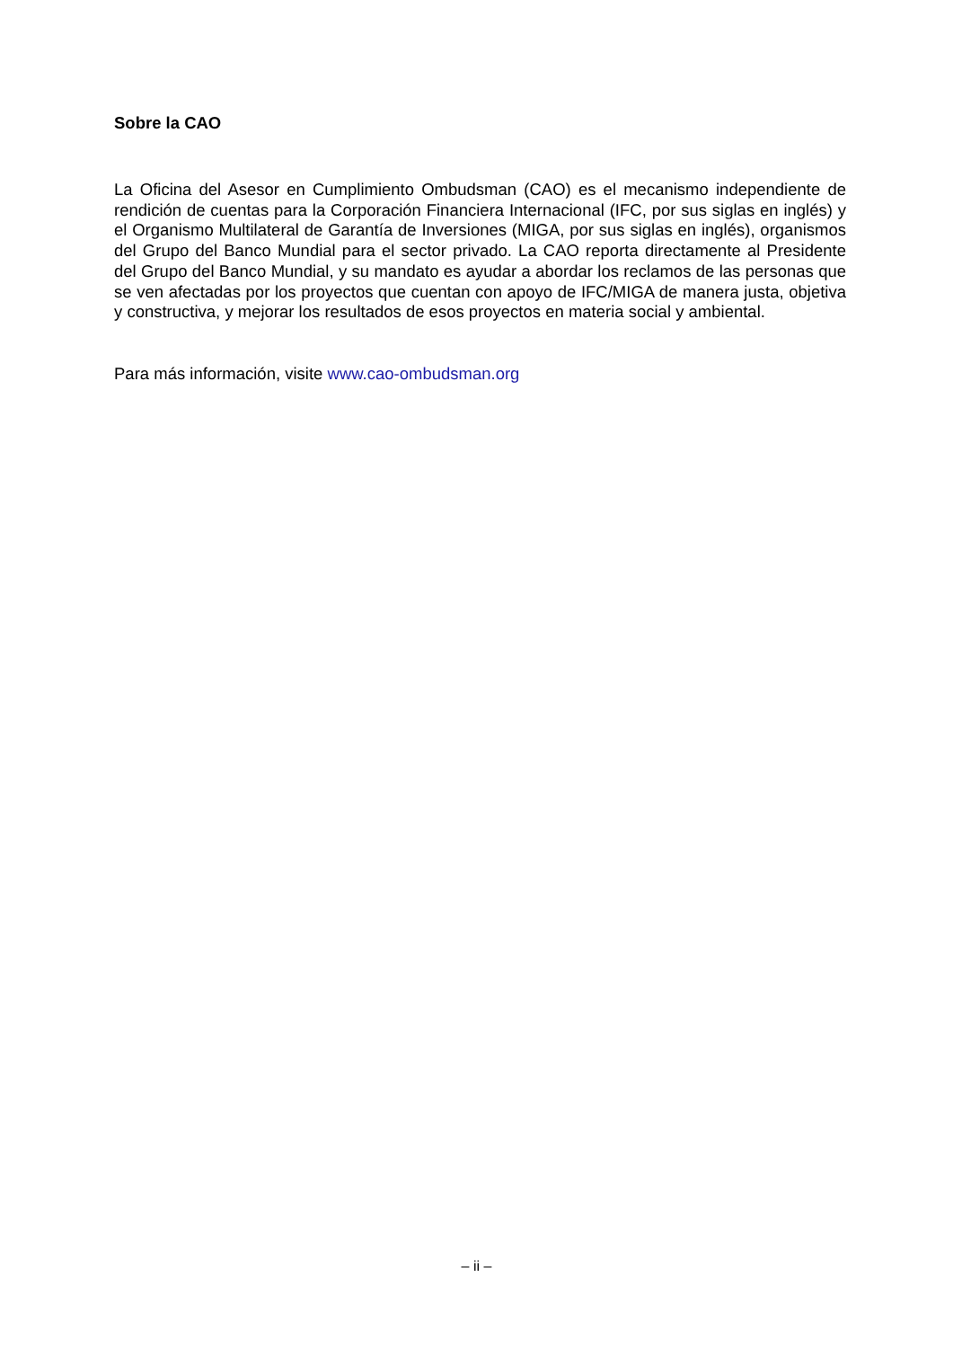Sobre la CAO
La Oficina del Asesor en Cumplimiento Ombudsman (CAO) es el mecanismo independiente de rendición de cuentas para la Corporación Financiera Internacional (IFC, por sus siglas en inglés) y el Organismo Multilateral de Garantía de Inversiones (MIGA, por sus siglas en inglés), organismos del Grupo del Banco Mundial para el sector privado. La CAO reporta directamente al Presidente del Grupo del Banco Mundial, y su mandato es ayudar a abordar los reclamos de las personas que se ven afectadas por los proyectos que cuentan con apoyo de IFC/MIGA de manera justa, objetiva y constructiva, y mejorar los resultados de esos proyectos en materia social y ambiental.
Para más información, visite www.cao-ombudsman.org
– ii –